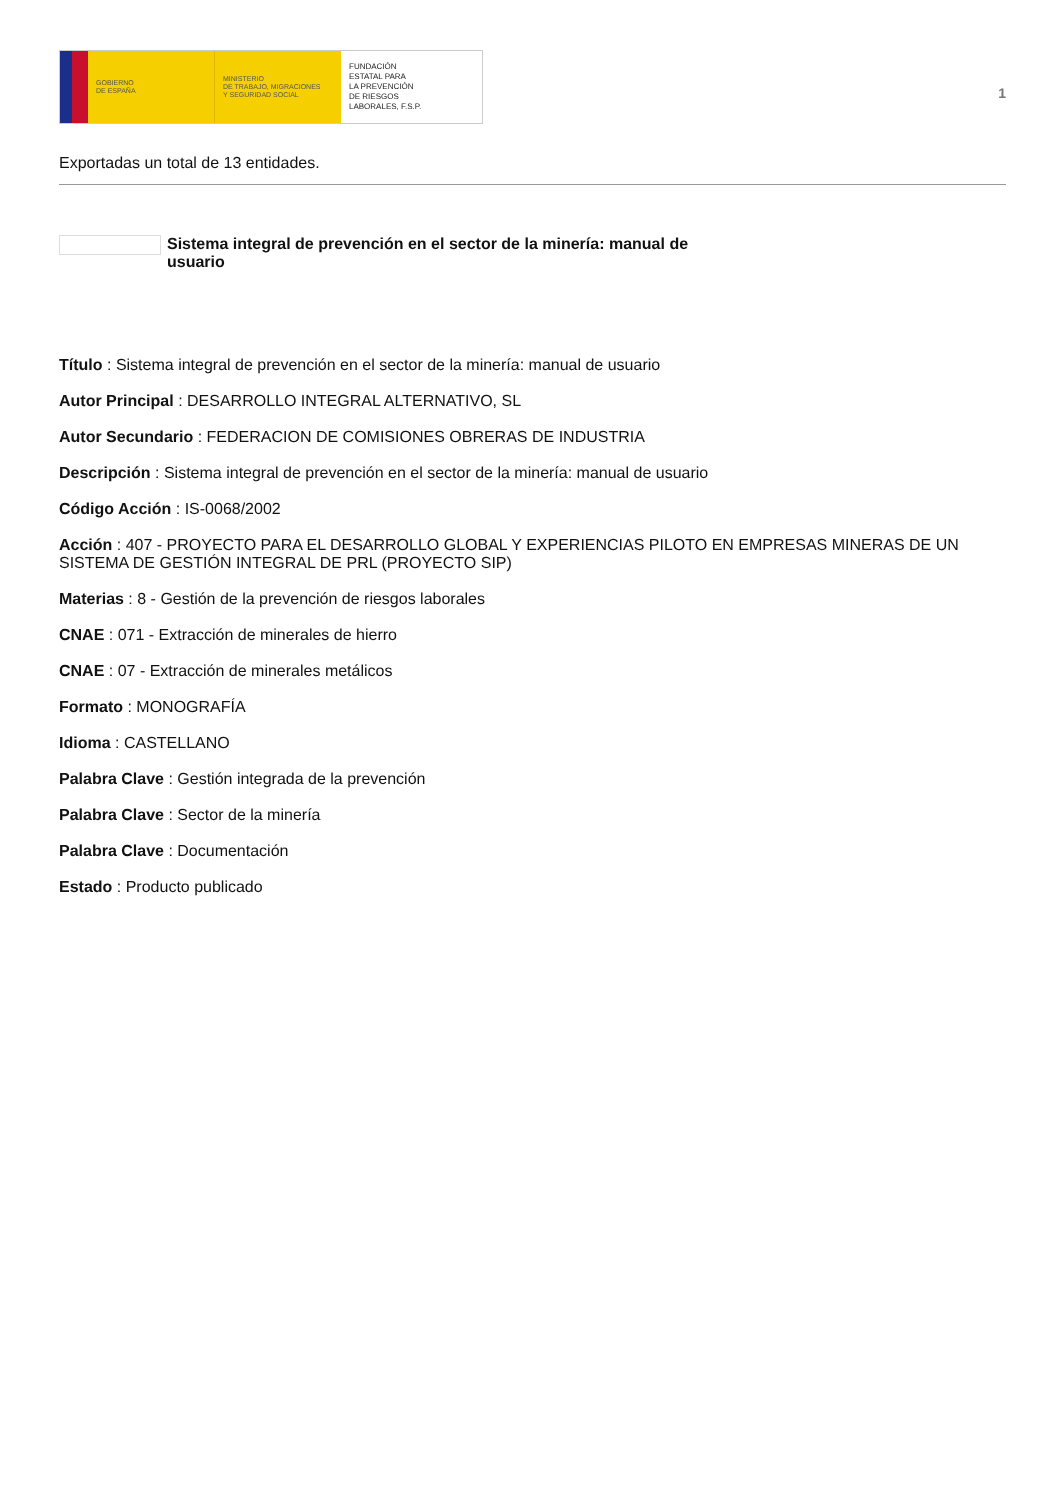GOBIERNO
DE ESPAÑA
MINISTERIO
DE TRABAJO, MIGRACIONES
Y SEGURIDAD SOCIAL
FUNDACIÓN
ESTATAL PARA
LA PREVENCIÓN
DE RIESGOS
LABORALES, F.S.P.
1
Exportadas un total de 13 entidades.
Sistema integral de prevención en el sector de la minería: manual de usuario
Título : Sistema integral de prevención en el sector de la minería: manual de usuario
Autor Principal : DESARROLLO INTEGRAL ALTERNATIVO, SL
Autor Secundario : FEDERACION DE COMISIONES OBRERAS DE INDUSTRIA
Descripción : Sistema integral de prevención en el sector de la minería: manual de usuario
Código Acción : IS-0068/2002
Acción : 407 - PROYECTO PARA EL DESARROLLO GLOBAL Y EXPERIENCIAS PILOTO EN EMPRESAS MINERAS DE UN SISTEMA DE GESTIÓN INTEGRAL DE PRL (PROYECTO SIP)
Materias : 8 - Gestión de la prevención de riesgos laborales
CNAE : 071 - Extracción de minerales de hierro
CNAE : 07 - Extracción de minerales metálicos
Formato : MONOGRAFÍA
Idioma : CASTELLANO
Palabra Clave : Gestión integrada de la prevención
Palabra Clave : Sector de la minería
Palabra Clave : Documentación
Estado : Producto publicado